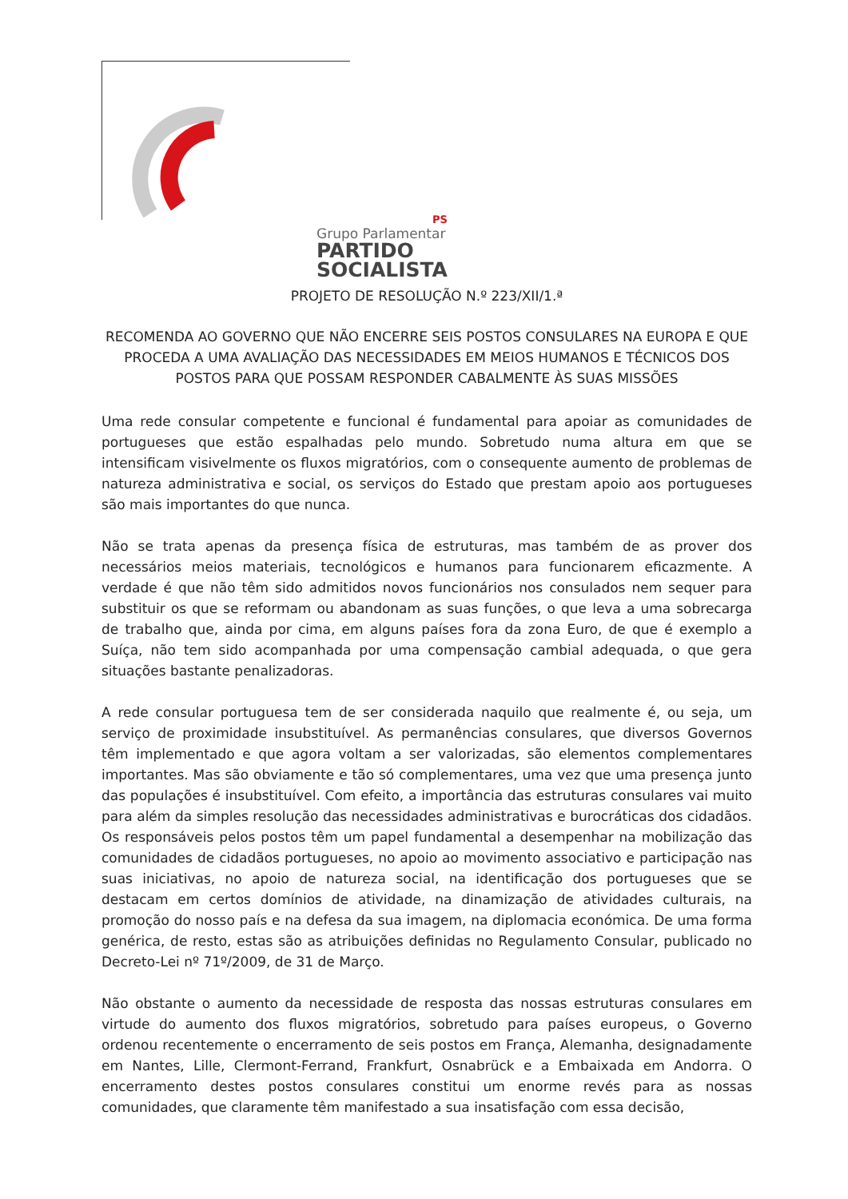PS
Grupo Parlamentar
PARTIDO
SOCIALISTA
PROJETO DE RESOLUÇÃO N.º 223/XII/1.ª
RECOMENDA AO GOVERNO QUE NÃO ENCERRE SEIS POSTOS CONSULARES NA EUROPA E QUE PROCEDA A UMA AVALIAÇÃO DAS NECESSIDADES EM MEIOS HUMANOS E TÉCNICOS DOS POSTOS PARA QUE POSSAM RESPONDER CABALMENTE ÀS SUAS MISSÕES
Uma rede consular competente e funcional é fundamental para apoiar as comunidades de portugueses que estão espalhadas pelo mundo. Sobretudo numa altura em que se intensificam visivelmente os fluxos migratórios, com o consequente aumento de problemas de natureza administrativa e social, os serviços do Estado que prestam apoio aos portugueses são mais importantes do que nunca.
Não se trata apenas da presença física de estruturas, mas também de as prover dos necessários meios materiais, tecnológicos e humanos para funcionarem eficazmente. A verdade é que não têm sido admitidos novos funcionários nos consulados nem sequer para substituir os que se reformam ou abandonam as suas funções, o que leva a uma sobrecarga de trabalho que, ainda por cima, em alguns países fora da zona Euro, de que é exemplo a Suíça, não tem sido acompanhada por uma compensação cambial adequada, o que gera situações bastante penalizadoras.
A rede consular portuguesa tem de ser considerada naquilo que realmente é, ou seja, um serviço de proximidade insubstituível. As permanências consulares, que diversos Governos têm implementado e que agora voltam a ser valorizadas, são elementos complementares importantes. Mas são obviamente e tão só complementares, uma vez que uma presença junto das populações é insubstituível. Com efeito, a importância das estruturas consulares vai muito para além da simples resolução das necessidades administrativas e burocráticas dos cidadãos. Os responsáveis pelos postos têm um papel fundamental a desempenhar na mobilização das comunidades de cidadãos portugueses, no apoio ao movimento associativo e participação nas suas iniciativas, no apoio de natureza social, na identificação dos portugueses que se destacam em certos domínios de atividade, na dinamização de atividades culturais, na promoção do nosso país e na defesa da sua imagem, na diplomacia económica. De uma forma genérica, de resto, estas são as atribuições definidas no Regulamento Consular, publicado no Decreto-Lei nº 71º/2009, de 31 de Março.
Não obstante o aumento da necessidade de resposta das nossas estruturas consulares em virtude do aumento dos fluxos migratórios, sobretudo para países europeus, o Governo ordenou recentemente o encerramento de seis postos em França, Alemanha, designadamente em Nantes, Lille, Clermont-Ferrand, Frankfurt, Osnabrück e a Embaixada em Andorra. O encerramento destes postos consulares constitui um enorme revés para as nossas comunidades, que claramente têm manifestado a sua insatisfação com essa decisão,